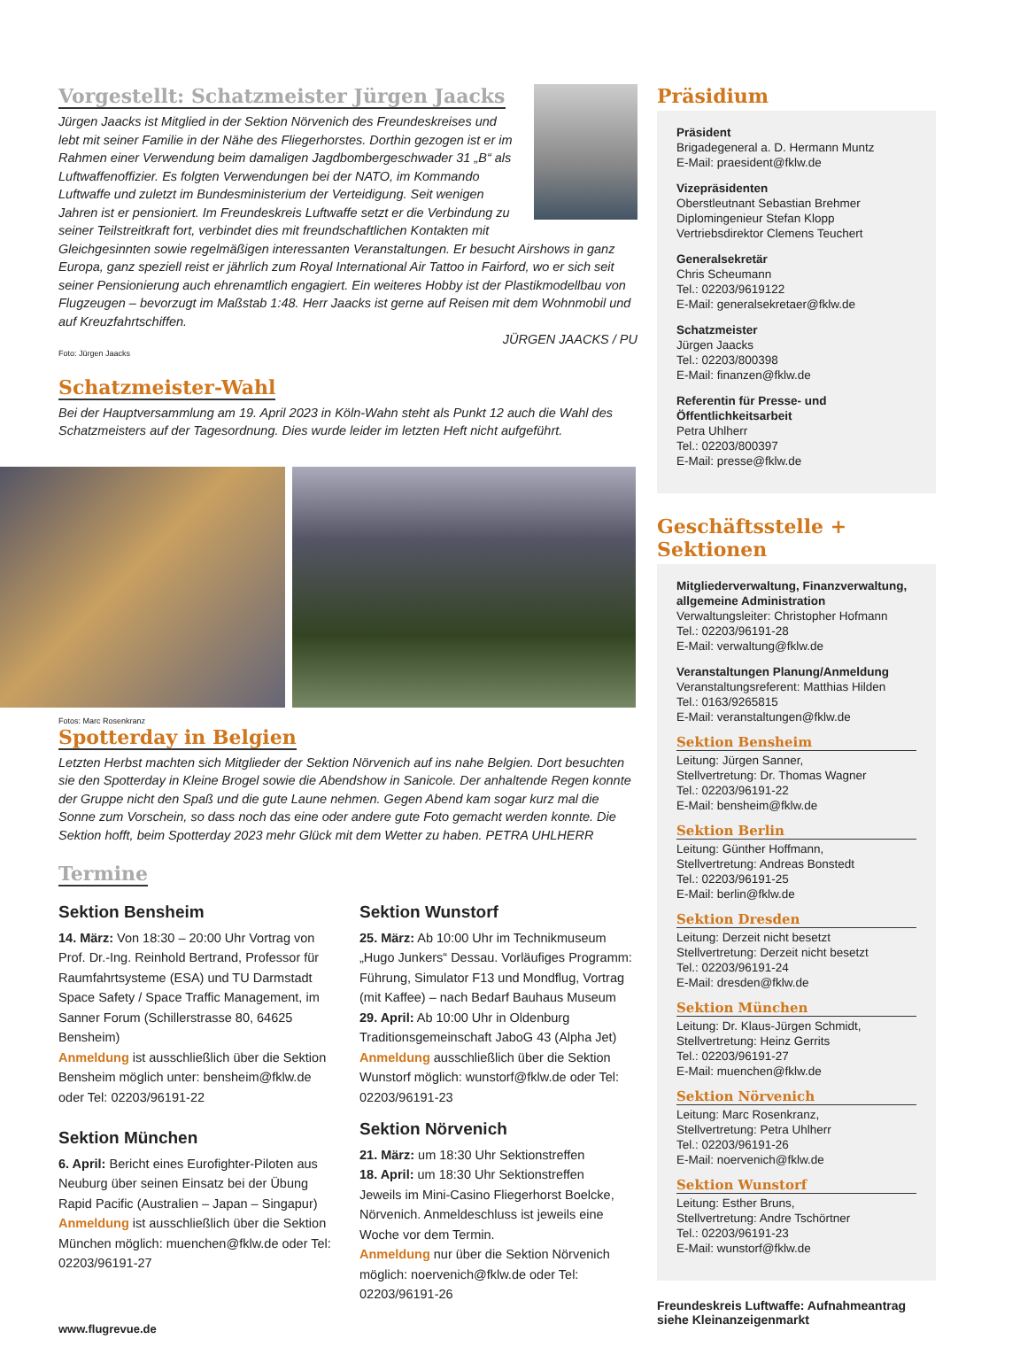Vorgestellt: Schatzmeister Jürgen Jaacks
Jürgen Jaacks ist Mitglied in der Sektion Nörvenich des Freundeskreises und lebt mit seiner Familie in der Nähe des Fliegerhorstes. Dorthin gezogen ist er im Rahmen einer Verwendung beim damaligen Jagdbombergeschwader 31 „B“ als Luftwaffenoffizier. Es folgten Verwendungen bei der NATO, im Kommando Luftwaffe und zuletzt im Bundesministerium der Verteidigung. Seit wenigen Jahren ist er pensioniert. Im Freundeskreis Luftwaffe setzt er die Verbindung zu seiner Teilstreitkraft fort, verbindet dies mit freundschaftlichen Kontakten mit Gleichgesinnten sowie regelmäßigen interessanten Veranstaltungen. Er besucht Airshows in ganz Europa, ganz speziell reist er jährlich zum Royal International Air Tattoo in Fairford, wo er sich seit seiner Pensionierung auch ehrenamtlich engagiert. Ein weiteres Hobby ist der Plastikmodellbau von Flugzeugen – bevorzugt im Maßstab 1:48. Herr Jaacks ist gerne auf Reisen mit dem Wohnmobil und auf Kreuzfahrtschiffen.
JÜRGEN JAACKS / PU
Foto: Jürgen Jaacks
Schatzmeister-Wahl
Bei der Hauptversammlung am 19. April 2023 in Köln-Wahn steht als Punkt 12 auch die Wahl des Schatzmeisters auf der Tagesordnung. Dies wurde leider im letzten Heft nicht aufgeführt.
Fotos: Marc Rosenkranz
Spotterday in Belgien
Letzten Herbst machten sich Mitglieder der Sektion Nörvenich auf ins nahe Belgien. Dort besuchten sie den Spotterday in Kleine Brogel sowie die Abendshow in Sanicole. Der anhaltende Regen konnte der Gruppe nicht den Spaß und die gute Laune nehmen. Gegen Abend kam sogar kurz mal die Sonne zum Vorschein, so dass noch das eine oder andere gute Foto gemacht werden konnte. Die Sektion hofft, beim Spotterday 2023 mehr Glück mit dem Wetter zu haben. PETRA UHLHERR
Termine
Sektion Bensheim
14. März: Von 18:30 – 20:00 Uhr Vortrag von Prof. Dr.-Ing. Reinhold Bertrand, Professor für Raumfahrtsysteme (ESA) und TU Darmstadt Space Safety / Space Traffic Management, im Sanner Forum (Schillerstrasse 80, 64625 Bensheim)
Anmeldung ist ausschließlich über die Sektion Bensheim möglich unter: bensheim@fklw.de oder Tel: 02203/96191-22
Sektion München
6. April: Bericht eines Eurofighter-Piloten aus Neuburg über seinen Einsatz bei der Übung Rapid Pacific (Australien – Japan – Singapur)
Anmeldung ist ausschließlich über die Sektion München möglich: muenchen@fklw.de oder Tel: 02203/96191-27
Sektion Wunstorf
25. März: Ab 10:00 Uhr im Technikmuseum „Hugo Junkers“ Dessau. Vorläufiges Programm: Führung, Simulator F13 und Mondflug, Vortrag (mit Kaffee) – nach Bedarf Bauhaus Museum
29. April: Ab 10:00 Uhr in Oldenburg Traditionsgemeinschaft JaboG 43 (Alpha Jet)
Anmeldung ausschließlich über die Sektion Wunstorf möglich: wunstorf@fklw.de oder Tel: 02203/96191-23
Sektion Nörvenich
21. März: um 18:30 Uhr Sektionstreffen
18. April: um 18:30 Uhr Sektionstreffen
Jeweils im Mini-Casino Fliegerhorst Boelcke, Nörvenich. Anmeldeschluss ist jeweils eine Woche vor dem Termin.
Anmeldung nur über die Sektion Nörvenich möglich: noervenich@fklw.de oder Tel: 02203/96191-26
www.flugrevue.de
Präsidium
Präsident
Brigadegeneral a. D. Hermann Muntz
E-Mail: praesident@fklw.de
Vizepräsidenten
Oberstleutnant Sebastian Brehmer
Diplomingenieur Stefan Klopp
Vertriebsdirektor Clemens Teuchert
Generalsekretär
Chris Scheumann
Tel.: 02203/9619122
E-Mail: generalsekretaer@fklw.de
Schatzmeister
Jürgen Jaacks
Tel.: 02203/800398
E-Mail: finanzen@fklw.de
Referentin für Presse- und Öffentlichkeitsarbeit
Petra Uhlherr
Tel.: 02203/800397
E-Mail: presse@fklw.de
Geschäftsstelle + Sektionen
Mitgliederverwaltung, Finanzverwaltung, allgemeine Administration
Verwaltungsleiter: Christopher Hofmann
Tel.: 02203/96191-28
E-Mail: verwaltung@fklw.de
Veranstaltungen Planung/Anmeldung
Veranstaltungsreferent: Matthias Hilden
Tel.: 0163/9265815
E-Mail: veranstaltungen@fklw.de
Sektion Bensheim
Leitung: Jürgen Sanner,
Stellvertretung: Dr. Thomas Wagner
Tel.: 02203/96191-22
E-Mail: bensheim@fklw.de
Sektion Berlin
Leitung: Günther Hoffmann,
Stellvertretung: Andreas Bonstedt
Tel.: 02203/96191-25
E-Mail: berlin@fklw.de
Sektion Dresden
Leitung: Derzeit nicht besetzt
Stellvertretung: Derzeit nicht besetzt
Tel.: 02203/96191-24
E-Mail: dresden@fklw.de
Sektion München
Leitung: Dr. Klaus-Jürgen Schmidt,
Stellvertretung: Heinz Gerrits
Tel.: 02203/96191-27
E-Mail: muenchen@fklw.de
Sektion Nörvenich
Leitung: Marc Rosenkranz,
Stellvertretung: Petra Uhlherr
Tel.: 02203/96191-26
E-Mail: noervenich@fklw.de
Sektion Wunstorf
Leitung: Esther Bruns,
Stellvertretung: Andre Tschörtner
Tel.: 02203/96191-23
E-Mail: wunstorf@fklw.de
Freundeskreis Luftwaffe: Aufnahmeantrag siehe Kleinanzeigenmarkt